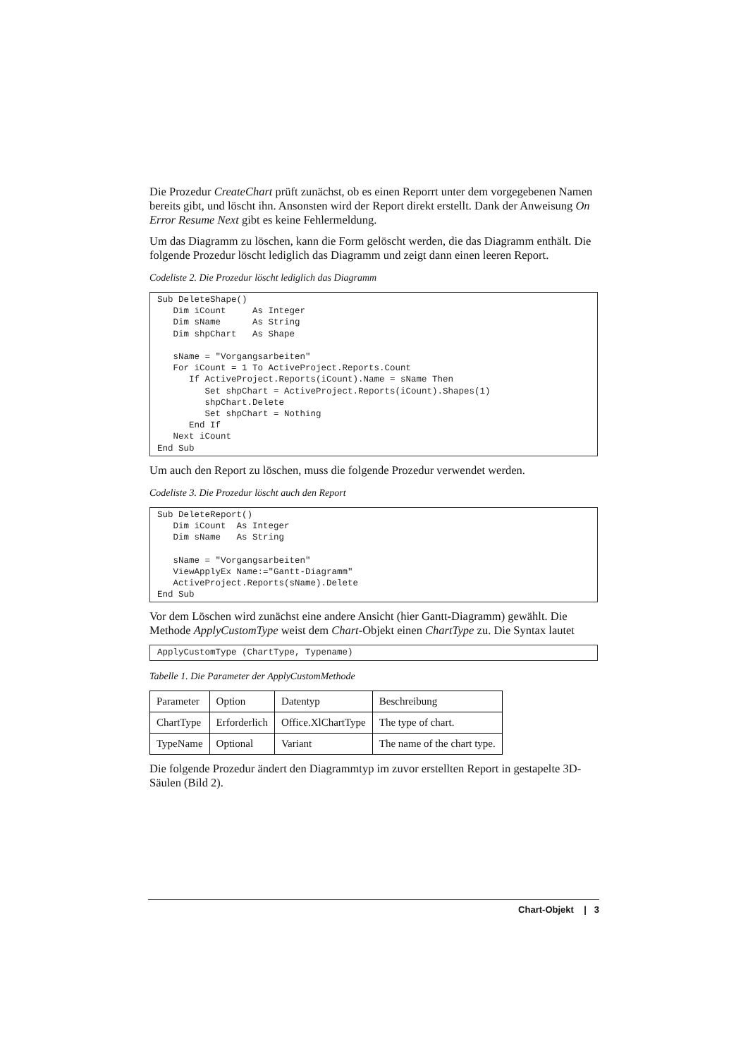Die Prozedur CreateChart prüft zunächst, ob es einen Reporrt unter dem vorgegebenen Namen bereits gibt, und löscht ihn. Ansonsten wird der Report direkt erstellt. Dank der Anweisung On Error Resume Next gibt es keine Fehlermeldung.
Um das Diagramm zu löschen, kann die Form gelöscht werden, die das Diagramm enthält. Die folgende Prozedur löscht lediglich das Diagramm und zeigt dann einen leeren Report.
Codeliste 2. Die Prozedur löscht lediglich das Diagramm
Sub DeleteShape()
   Dim iCount     As Integer
   Dim sName      As String
   Dim shpChart   As Shape

   sName = "Vorgangsarbeiten"
   For iCount = 1 To ActiveProject.Reports.Count
      If ActiveProject.Reports(iCount).Name = sName Then
         Set shpChart = ActiveProject.Reports(iCount).Shapes(1)
         shpChart.Delete
         Set shpChart = Nothing
      End If
   Next iCount
End Sub
Um auch den Report zu löschen, muss die folgende Prozedur verwendet werden.
Codeliste 3. Die Prozedur löscht auch den Report
Sub DeleteReport()
   Dim iCount  As Integer
   Dim sName   As String

   sName = "Vorgangsarbeiten"
   ViewApplyEx Name:="Gantt-Diagramm"
   ActiveProject.Reports(sName).Delete
End Sub
Vor dem Löschen wird zunächst eine andere Ansicht (hier Gantt-Diagramm) gewählt. Die Methode ApplyCustomType weist dem Chart-Objekt einen ChartType zu. Die Syntax lautet
ApplyCustomType (ChartType, Typename)
Tabelle 1. Die Parameter der ApplyCustomMethode
| Parameter | Option | Datentyp | Beschreibung |
| ChartType | Erforderlich | Office.XlChartType | The type of chart. |
| TypeName | Optional | Variant | The name of the chart type. |
Die folgende Prozedur ändert den Diagrammtyp im zuvor erstellten Report in gestapelte 3D-Säulen (Bild 2).
Chart-Objekt | 3